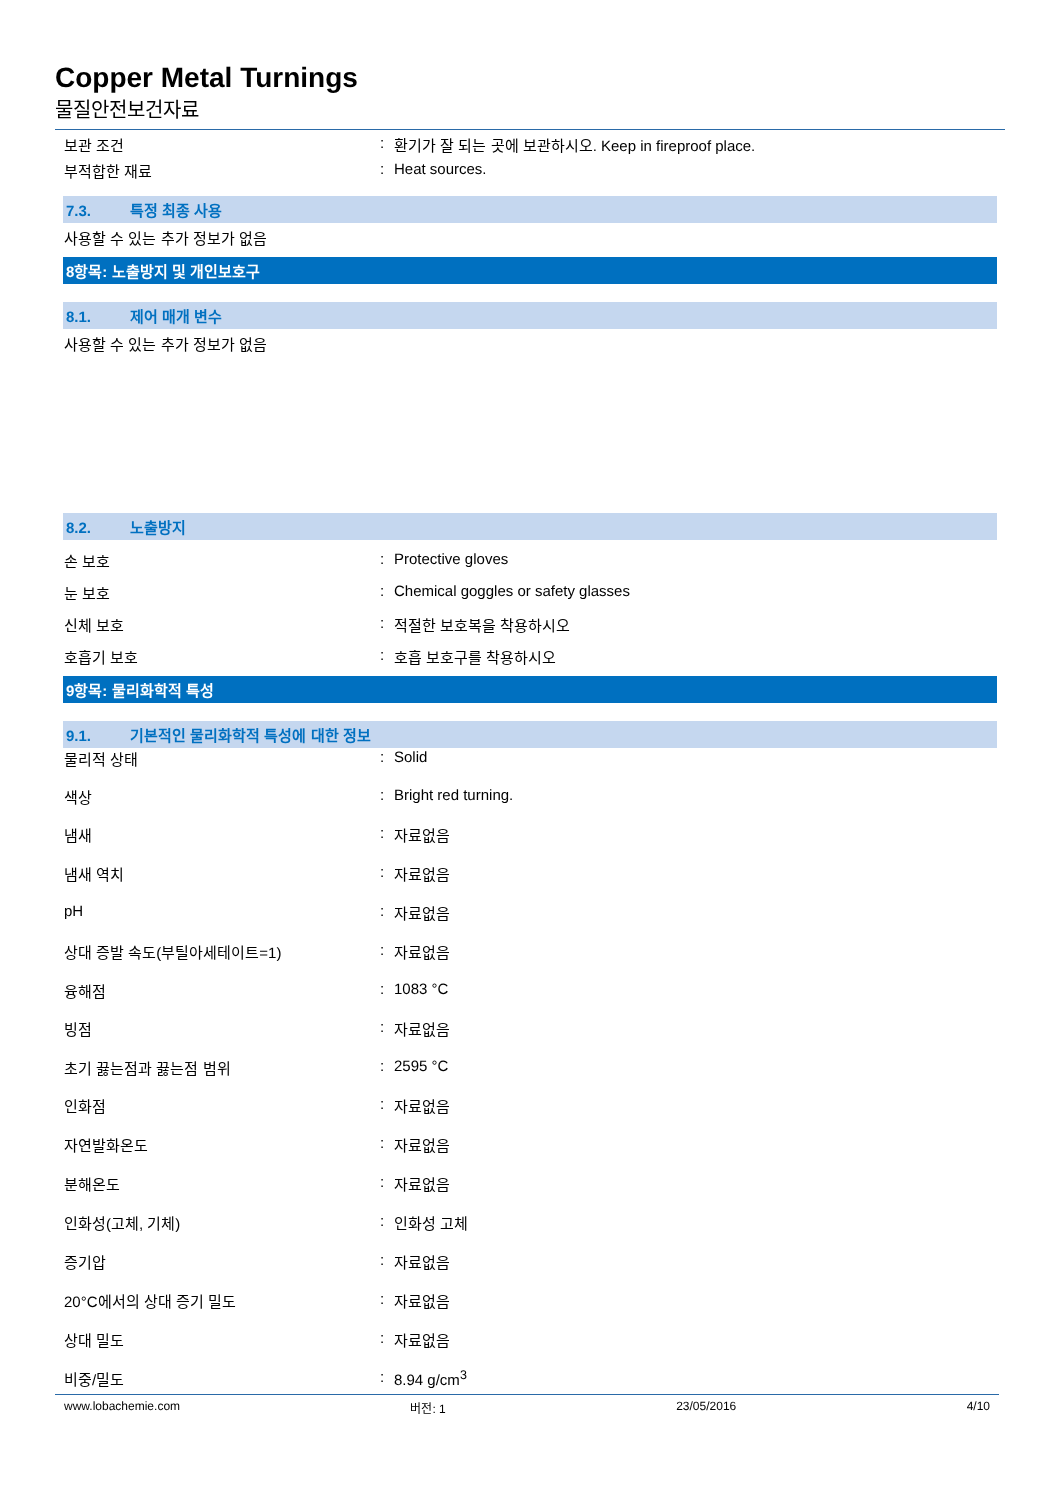Copper Metal Turnings
물질안전보건자료
보관 조건 : 환기가 잘 되는 곳에 보관하시오. Keep in fireproof place.
부적합한 재료 : Heat sources.
7.3. 특정 최종 사용
사용할 수 있는 추가 정보가 없음
8항목: 노출방지 및 개인보호구
8.1. 제어 매개 변수
사용할 수 있는 추가 정보가 없음
8.2. 노출방지
손 보호 : Protective gloves
눈 보호 : Chemical goggles or safety glasses
신체 보호 : 적절한 보호복을 착용하시오
호흡기 보호 : 호흡 보호구를 착용하시오
9항목: 물리화학적 특성
9.1. 기본적인 물리화학적 특성에 대한 정보
물리적 상태 : Solid
색상 : Bright red turning.
냄새 : 자료없음
냄새 역치 : 자료없음
pH : 자료없음
상대 증발 속도(부틸아세테이트=1) : 자료없음
융해점 : 1083 °C
빙점 : 자료없음
초기 끓는점과 끓는점 범위 : 2595 °C
인화점 : 자료없음
자연발화온도 : 자료없음
분해온도 : 자료없음
인화성(고체, 기체) : 인화성 고체
증기압 : 자료없음
20°C에서의 상대 증기 밀도 : 자료없음
상대 밀도 : 자료없음
비중/밀도 : 8.94 g/cm<sup>3</sup>
www.lobachemie.com 버전: 1 23/05/2016 4/10